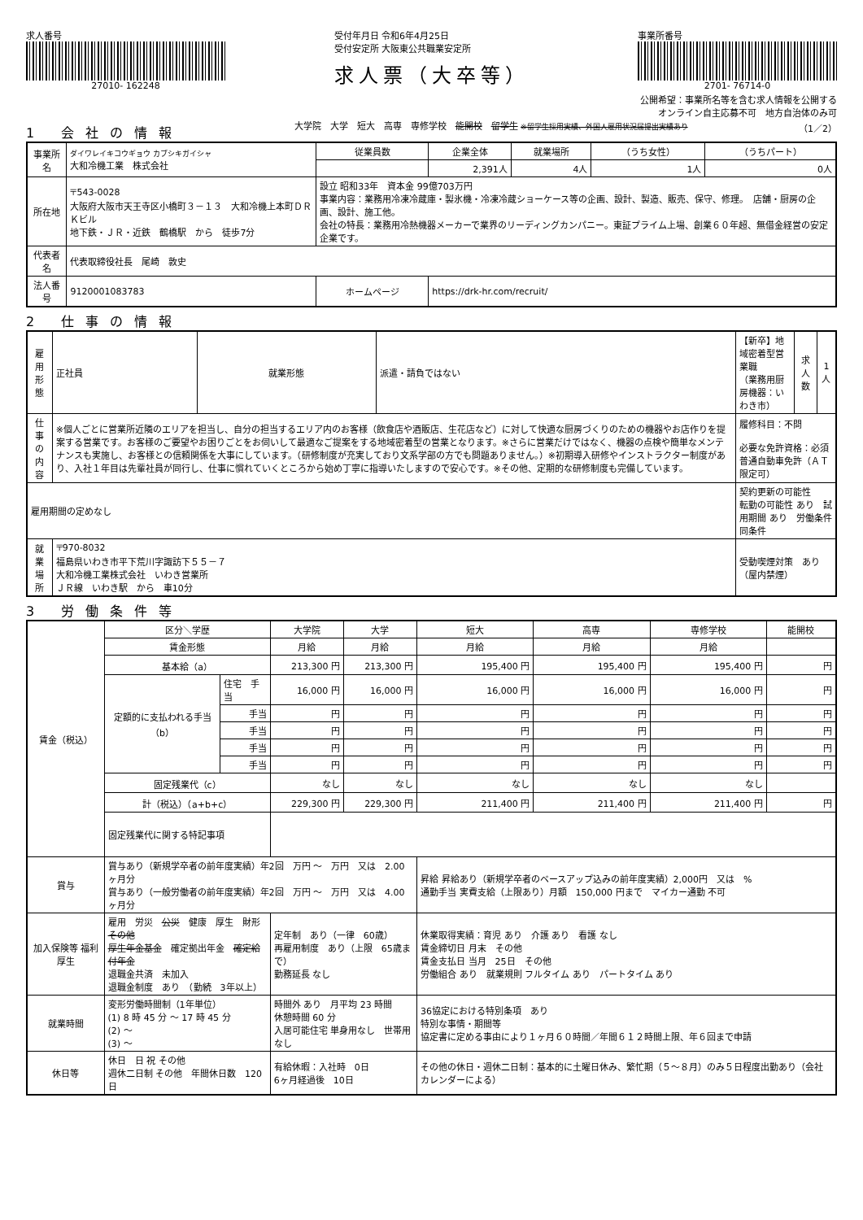求人番号
27010- 162248
受付年月日 令和6年4月25日
受付安定所 大阪東公共職業安定所
求人票（大卒等）
事業所番号
2701- 76714-0
公開希望：事業所名等を含む求人情報を公開する
オンライン自主応募不可　地方自治体のみ可
1 会社の情報
大学院　大学　短大　高専　専修学校　能開校　留学生 ※留学生採用実績、外国人雇用状況届提出実績あり （1／2）
| 事業所名 | ダイワレイキコウギョウ カブシキガイシャ 大和冷機工業 株式会社 | 従業員数 | 企業全体 | 就業場所 | （うち女性） | （うちパート） |
| | | | 2,391人 | 4人 | 1人 | 0人 |
| 所在地 | 〒543-0028 大阪府大阪市天王寺区小橋町３－１３ 大和冷機上本町ＤＲＫビル 地下鉄・ＪＲ・近鉄 鶴橋駅 から 徒歩7分 | 設立 昭和33年 資本金 99億703万円 事業内容：業務用冷凍冷蔵庫・製氷機・冷凍冷蔵ショーケース等の企画、設計、製造、販売、保守、修理。 店舗・厨房の企画、設計、施工他。 会社の特長：業務用冷熱機器メーカーで業界のリーディングカンパニー。東証プライム上場、創業６０年超、無借金経営の安定企業です。 | | | | |
| 代表者名 | 代表取締役社長 尾崎 敦史 | | | | | |
| 法人番号 | 9120001083783 | ホームページ | https://drk-hr.com/recruit/ | | | |
2 仕事の情報
| 雇用形態 | 正社員 | 就業形態 | 派遣・請負ではない | 【新卒】地域密着型営業職 （業務用厨房機器：いわき市） | 求人数 | 1人 |
| 仕事の内容 | ※個人ごとに営業所近隣のエリアを担当し、自分の担当するエリア内のお客様（飲食店や酒販店、生花店など）に対して快適な厨房づくりのための機器やお店作りを提案する営業です。お客様のご要望やお困りごとをお伺いして最適なご提案をする地域密着型の営業となります。※さらに営業だけではなく、機器の点検や簡単なメンテナンスも実施し、お客様との信頼関係を大事にしています。（研修制度が充実しており文系学部の方でも問題ありません。）※初期導入研修やインストラクター制度があり、入社１年目は先輩社員が同行し、仕事に慣れていくところから始め丁寧に指導いたしますので安心です。※その他、定期的な研修制度も完備しています。 | | | 履修科目：不問 必要な免許資格：必須 普通自動車免許（ＡＴ限定可） | | |
| 雇用期間の定めなし | | | | 契約更新の可能性 転勤の可能性 あり 試用期間 あり 労働条件 同条件 | | |
| 就業場所 | 〒970-8032 福島県いわき市平下荒川字諏訪下５５－７ 大和冷機工業株式会社 いわき営業所 ＪＲ線 いわき駅 から 車10分 | | | 受動喫煙対策 あり（屋内禁煙） | | |
3 労働条件等
| 賃金（税込） | 区分＼学歴 | | 大学院 | 大学 | 短大 | 高専 | 専修学校 | 能開校 |
| --- | --- | --- | --- | --- | --- | --- | --- | --- |
| | 賃金形態 | | 月給 | 月給 | 月給 | 月給 | 月給 | |
| | 基本給（a） | | 213,300 円 | 213,300 円 | 195,400 円 | 195,400 円 | 195,400 円 | 円 |
| | 定額的に支払われる手当（b） | 住宅 手当 | 16,000 円 | 16,000 円 | 16,000 円 | 16,000 円 | 16,000 円 | 円 |
| | | 手当 | 円 | 円 | 円 | 円 | 円 | 円 |
| | | 手当 | 円 | 円 | 円 | 円 | 円 | 円 |
| | | 手当 | 円 | 円 | 円 | 円 | 円 | 円 |
| | | 手当 | 円 | 円 | 円 | 円 | 円 | 円 |
| | 固定残業代（c） | | なし | なし | なし | なし | なし | |
| | 計（税込）（a+b+c） | | 229,300 円 | 229,300 円 | 211,400 円 | 211,400 円 | 211,400 円 | 円 |
| | 固定残業代に関する特記事項 | | | | | | | |
| 賞与 | 賞与あり（新規学卒者の前年度実績）年2回 万円 ～ 万円 又は 2.00ヶ月分 賞与あり（一般労働者の前年度実績）年2回 万円 ～ 万円 又は 4.00ヶ月分 | | | | 昇給 昇給あり（新規学卒者のベースアップ込みの前年度実績）2,000円 又は % 通勤手当 実費支給（上限あり）月額 150,000 円まで マイカー通勤 不可 | | | |
| 加入保険等 福利厚生 | 雇用 労災 公災 健康 厚生 財形 その他 厚生年金基金 確定拠出年金 確定給付年金 退職金共済 未加入 退職金制度 あり （勤続 3年以上） | | 定年制 あり（一律 60歳） 再雇用制度 あり（上限 65歳まで） 勤務延長 なし | | 休業取得実績：育児 あり 介護 あり 看護 なし 賃金締切日 月末 その他 賃金支払日 当月 25日 その他 労働組合 あり 就業規則 フルタイム あり パートタイム あり | | | |
| 就業時間 | 変形労働時間制（1年単位） (1) 8 時 45 分 ～ 17 時 45 分 (2) ～ (3) ～ | | 時間外 あり 月平均 23 時間 休憩時間 60 分 入居可能住宅 単身用なし 世帯用なし | | 36協定における特別条項 あり 特別な事情・期間等 協定書に定める事由により１ヶ月６０時間／年間６１２時間上限、年６回まで申請 | | | |
| 休日等 | 休日 日 祝 その他 週休二日制 その他 年間休日数 120日 | | 有給休暇：入社時 0日 6ヶ月経過後 10日 | | その他の休日・週休二日制：基本的に土曜日休み、繁忙期（５～８月）のみ５日程度出勤あり（会社カレンダーによる） | | | |